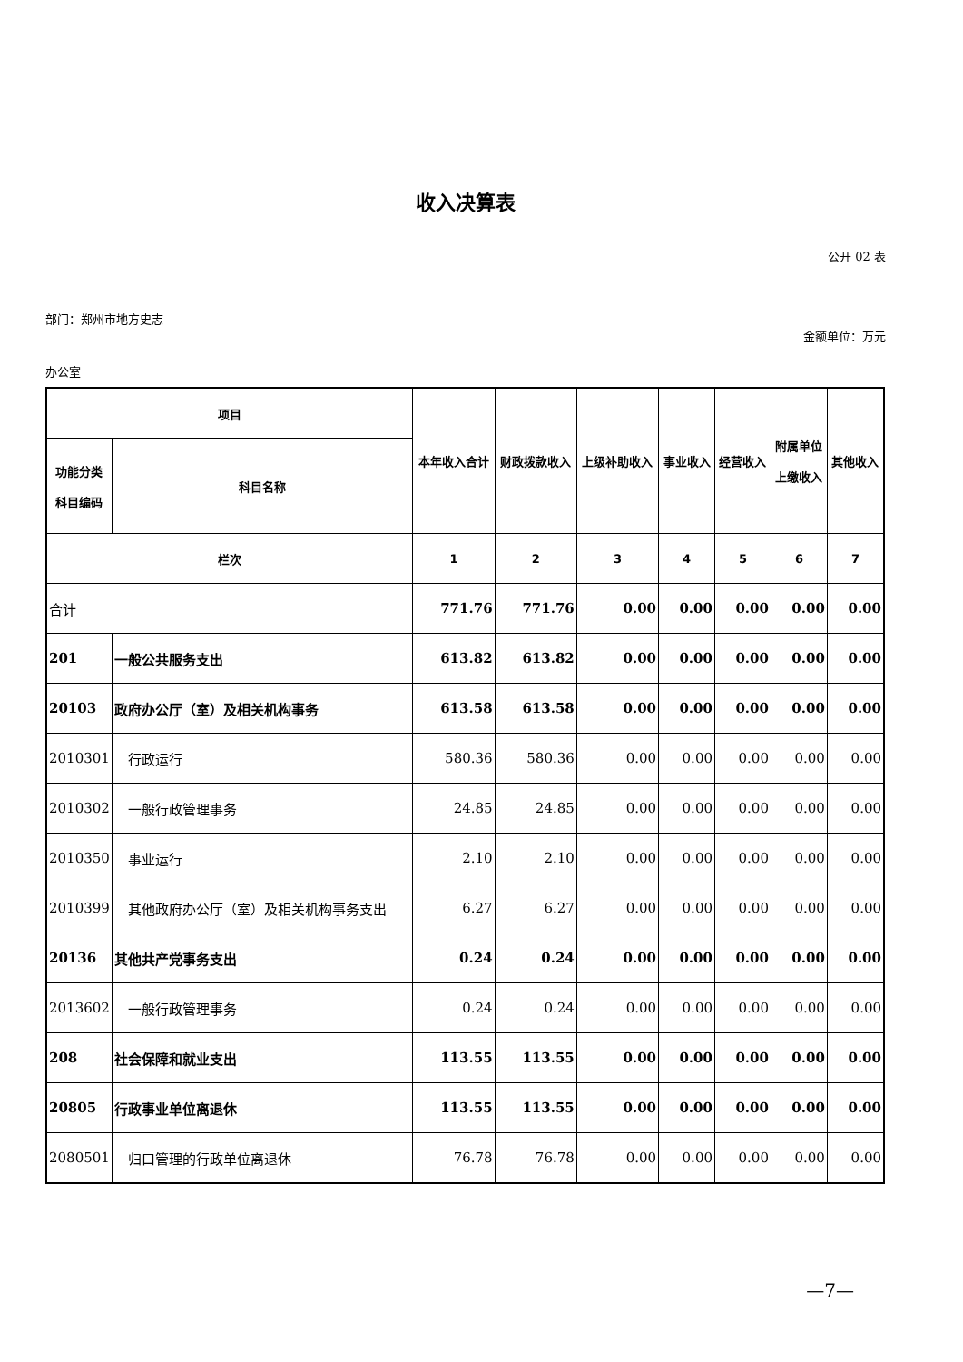收入决算表
公开 02 表
部门：郑州市地方史志
金额单位：万元
办公室
| 项目 | | 本年收入合计 | 财政拨款收入 | 上级补助收入 | 事业收入 | 经营收入 | 附属单位 上缴收入 | 其他收入 |
| --- | --- | --- | --- | --- | --- | --- | --- | --- |
| 功能分类 科目编码 | 科目名称 | | | | | | | |
| 栏次 | | 1 | 2 | 3 | 4 | 5 | 6 | 7 |
| 合计 | | 771.76 | 771.76 | 0.00 | 0.00 | 0.00 | 0.00 | 0.00 |
| 201 | 一般公共服务支出 | 613.82 | 613.82 | 0.00 | 0.00 | 0.00 | 0.00 | 0.00 |
| 20103 | 政府办公厅（室）及相关机构事务 | 613.58 | 613.58 | 0.00 | 0.00 | 0.00 | 0.00 | 0.00 |
| 2010301 | 行政运行 | 580.36 | 580.36 | 0.00 | 0.00 | 0.00 | 0.00 | 0.00 |
| 2010302 | 一般行政管理事务 | 24.85 | 24.85 | 0.00 | 0.00 | 0.00 | 0.00 | 0.00 |
| 2010350 | 事业运行 | 2.10 | 2.10 | 0.00 | 0.00 | 0.00 | 0.00 | 0.00 |
| 2010399 | 其他政府办公厅（室）及相关机构事务支出 | 6.27 | 6.27 | 0.00 | 0.00 | 0.00 | 0.00 | 0.00 |
| 20136 | 其他共产党事务支出 | 0.24 | 0.24 | 0.00 | 0.00 | 0.00 | 0.00 | 0.00 |
| 2013602 | 一般行政管理事务 | 0.24 | 0.24 | 0.00 | 0.00 | 0.00 | 0.00 | 0.00 |
| 208 | 社会保障和就业支出 | 113.55 | 113.55 | 0.00 | 0.00 | 0.00 | 0.00 | 0.00 |
| 20805 | 行政事业单位离退休 | 113.55 | 113.55 | 0.00 | 0.00 | 0.00 | 0.00 | 0.00 |
| 2080501 | 归口管理的行政单位离退休 | 76.78 | 76.78 | 0.00 | 0.00 | 0.00 | 0.00 | 0.00 |
—7—